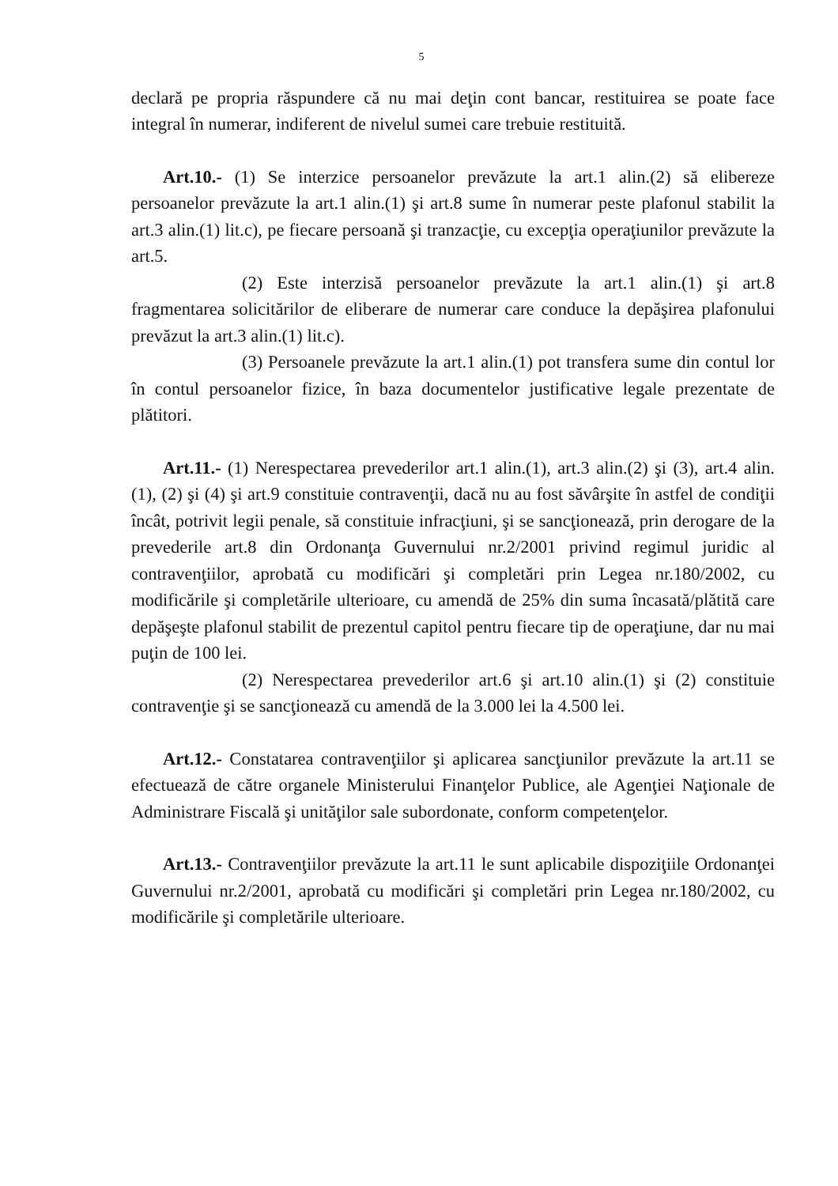5
declară pe propria răspundere că nu mai deţin cont bancar, restituirea se poate face integral în numerar, indiferent de nivelul sumei care trebuie restituită.
Art.10.- (1) Se interzice persoanelor prevăzute la art.1 alin.(2) să elibereze persoanelor prevăzute la art.1 alin.(1) şi art.8 sume în numerar peste plafonul stabilit la art.3 alin.(1) lit.c), pe fiecare persoană şi tranzacţie, cu excepţia operaţiunilor prevăzute la art.5.
(2) Este interzisă persoanelor prevăzute la art.1 alin.(1) şi art.8 fragmentarea solicitărilor de eliberare de numerar care conduce la depăşirea plafonului prevăzut la art.3 alin.(1) lit.c).
(3) Persoanele prevăzute la art.1 alin.(1) pot transfera sume din contul lor în contul persoanelor fizice, în baza documentelor justificative legale prezentate de plătitori.
Art.11.- (1) Nerespectarea prevederilor art.1 alin.(1), art.3 alin.(2) şi (3), art.4 alin.(1), (2) şi (4) şi art.9 constituie contravenţii, dacă nu au fost săvârşite în astfel de condiţii încât, potrivit legii penale, să constituie infracţiuni, şi se sancţionează, prin derogare de la prevederile art.8 din Ordonanţa Guvernului nr.2/2001 privind regimul juridic al contravenţiilor, aprobată cu modificări şi completări prin Legea nr.180/2002, cu modificările şi completările ulterioare, cu amendă de 25% din suma încasată/plătită care depăşeşte plafonul stabilit de prezentul capitol pentru fiecare tip de operaţiune, dar nu mai puţin de 100 lei.
(2) Nerespectarea prevederilor art.6 şi art.10 alin.(1) şi (2) constituie contravenţie şi se sancţionează cu amendă de la 3.000 lei la 4.500 lei.
Art.12.- Constatarea contravenţiilor şi aplicarea sancţiunilor prevăzute la art.11 se efectuează de către organele Ministerului Finanţelor Publice, ale Agenţiei Naţionale de Administrare Fiscală şi unităţilor sale subordonate, conform competenţelor.
Art.13.- Contravenţiilor prevăzute la art.11 le sunt aplicabile dispoziţiile Ordonanţei Guvernului nr.2/2001, aprobată cu modificări şi completări prin Legea nr.180/2002, cu modificările şi completările ulterioare.